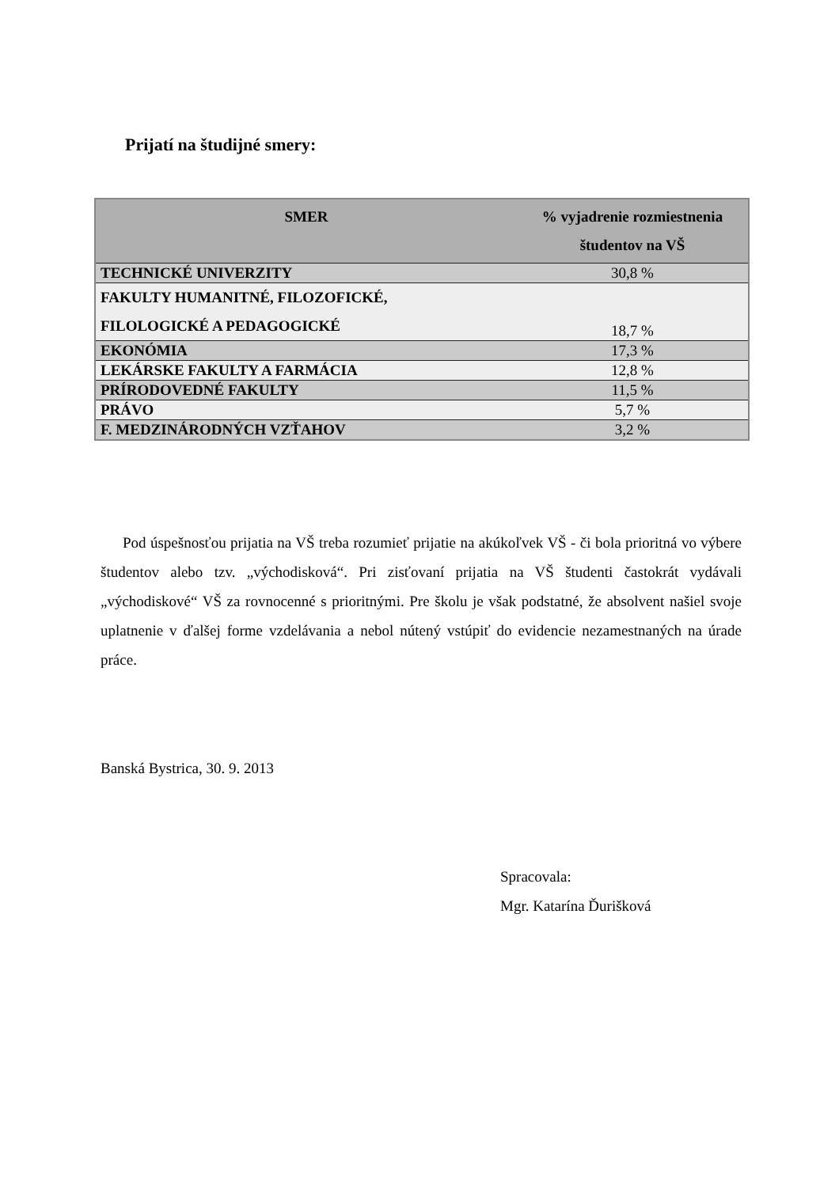| SMER | % vyjadrenie rozmiestnenia študentov na VŠ |
| --- | --- |
| TECHNICKÉ UNIVERZITY | 30,8 % |
| FAKULTY HUMANITNÉ, FILOZOFICKÉ, FILOLOGICKÉ A PEDAGOGICKÉ | 18,7 % |
| EKONÓMIA | 17,3 % |
| LEKÁRSKE FAKULTY A FARMÁCIA | 12,8 % |
| PRÍRODOVEDNÉ FAKULTY | 11,5 % |
| PRÁVO | 5,7 % |
| F. MEDZINÁRODNÝCH VZŤAHOV | 3,2 % |
Prijatí na študijné smery:
Pod úspešnosťou prijatia na VŠ treba rozumieť prijatie na akúkoľvek VŠ - či bola prioritná vo výbere študentov alebo tzv. „východisková“. Pri zisťovaní prijatia na VŠ študenti častokrát vydávali „východiskové“ VŠ za rovnocenné s prioritnými. Pre školu je však podstatné, že absolvent našiel svoje uplatnenie v ďalšej forme vzdelávania a nebol nútený vstúpiť do evidencie nezamestnaných na úrade práce.
Banská Bystrica, 30. 9. 2013
Spracovala:
Mgr. Katarína Ďurišková